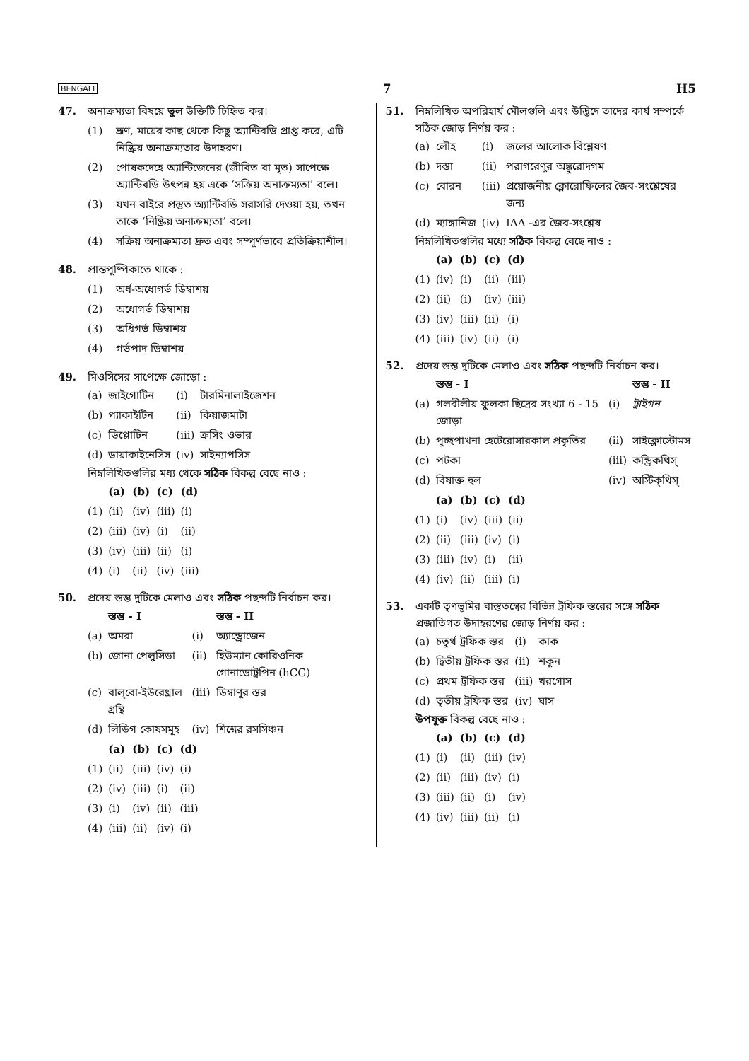BENGALI 7 H5
47. অনাক্রম্যতা বিষয়ে ভুল উক্তিটি চিহ্নিত কর।
(1) ভ্রূণ, মায়ের কাছ থেকে কিছু অ্যান্টিবডি প্রাপ্ত করে, এটি নিষ্ক্রিয় অনাক্রম্যতার উদাহরণ।
(2) পোষকদেহে অ্যান্টিজেনের (জীবিত বা মৃত) সাপেক্ষে অ্যান্টিবডি উৎপন্ন হয় একে ‘সক্রিয় অনাক্রম্যতা’ বলে।
(3) যখন বাইরে প্রস্তুত অ্যান্টিবডি সরাসরি দেওয়া হয়, তখন তাকে ‘নিষ্ক্রিয় অনাক্রম্যতা’ বলে।
(4) সক্রিয় অনাক্রম্যতা দ্রুত এবং সম্পূর্ণভাবে প্রতিক্রিয়াশীল।
48. প্রান্তপুষ্পিকাতে থাকে :
(1) অর্ধ-অধোগর্ভ ডিম্বাশয়
(2) অধোগর্ভ ডিম্বাশয়
(3) অধিগর্ভ ডিম্বাশয়
(4) গর্ভপাদ ডিম্বাশয়
49. মিওসিসের সাপেক্ষে জোড়ো :
| (a) | জাইগোটিন | (i) | টারমিনালাইজেশন |
| (b) | প্যাকাইটিন | (ii) | কিয়াজমাটা |
| (c) | ডিপ্লোটিন | (iii) | ক্রসিং ওভার |
| (d) | ডায়াকাইনেসিস | (iv) | সাইন্যাপসিস |
নিম্নলিখিতগুলির মধ্য থেকে সঠিক বিকল্প বেছে নাও :
| | (a) | (b) | (c) | (d) |
| --- | --- | --- | --- | --- |
| (1) | (ii) | (iv) | (iii) | (i) |
| (2) | (iii) | (iv) | (i) | (ii) |
| (3) | (iv) | (iii) | (ii) | (i) |
| (4) | (i) | (ii) | (iv) | (iii) |
50. প্রদেয় স্তম্ভ দুটিকে মেলাও এবং সঠিক পছন্দটি নির্বাচন কর।
| | স্তম্ভ - I | | স্তম্ভ - II |
| --- | --- | --- | --- |
| (a) | অমরা | (i) | অ্যান্ড্রোজেন |
| (b) | জোনা পেলুসিডা | (ii) | হিউম্যান কোরিওনিক গোনাডোট্রপিন (hCG) |
| (c) | বাল্‌বো-ইউরেথ্রাল গ্রন্থি | (iii) | ডিম্বাণুর স্তর |
| (d) | লিডিগ কোষসমূহ | (iv) | শিশ্নের রসসিঞ্চন |
| | (a) | (b) | (c) | (d) |
| --- | --- | --- | --- | --- |
| (1) | (ii) | (iii) | (iv) | (i) |
| (2) | (iv) | (iii) | (i) | (ii) |
| (3) | (i) | (iv) | (ii) | (iii) |
| (4) | (iii) | (ii) | (iv) | (i) |
51. নিম্নলিখিত অপরিহার্য মৌলগুলি এবং উদ্ভিদে তাদের কার্য সম্পর্কে সঠিক জোড় নির্ণয় কর :
| (a) | লৌহ | (i) | জলের আলোক বিশ্লেষণ |
| (b) | দস্তা | (ii) | পরাগরেণুর অঙ্কুরোদগম |
| (c) | বোরন | (iii) | প্রয়োজনীয় ক্লোরোফিলের জৈব-সংশ্লেষের জন্য |
| (d) | ম্যাঙ্গানিজ | (iv) | IAA -এর জৈব-সংশ্লেষ |
নিম্নলিখিতগুলির মধ্যে সঠিক বিকল্প বেছে নাও :
| | (a) | (b) | (c) | (d) |
| --- | --- | --- | --- | --- |
| (1) | (iv) | (i) | (ii) | (iii) |
| (2) | (ii) | (i) | (iv) | (iii) |
| (3) | (iv) | (iii) | (ii) | (i) |
| (4) | (iii) | (iv) | (ii) | (i) |
52. প্রদেয় স্তম্ভ দুটিকে মেলাও এবং সঠিক পছন্দটি নির্বাচন কর।
| | স্তম্ভ - I | | স্তম্ভ - II |
| --- | --- | --- | --- |
| (a) | গলবীলীয় ফুলকা ছিদ্রের সংখ্যা 6 - 15 জোড়া | (i) | ট্রাইগন |
| (b) | পুচ্ছপাখনা হেটেরোসারকাল প্রকৃতির | (ii) | সাইক্লোস্টোমস |
| (c) | পটকা | (iii) | কন্ড্রিকথিস্ |
| (d) | বিষাক্ত হুল | (iv) | অস্টিক্থিস্ |
| | (a) | (b) | (c) | (d) |
| --- | --- | --- | --- | --- |
| (1) | (i) | (iv) | (iii) | (ii) |
| (2) | (ii) | (iii) | (iv) | (i) |
| (3) | (iii) | (iv) | (i) | (ii) |
| (4) | (iv) | (ii) | (iii) | (i) |
53. একটি তৃণভূমির বাস্তুতন্ত্রের বিভিন্ন ট্রফিক স্তরের সঙ্গে সঠিক প্রজাতিগত উদাহরণের জোড় নির্ণয় কর :
| (a) | চতুর্থ ট্রফিক স্তর | (i) | কাক |
| (b) | দ্বিতীয় ট্রফিক স্তর | (ii) | শকুন |
| (c) | প্রথম ট্রফিক স্তর | (iii) | খরগোস |
| (d) | তৃতীয় ট্রফিক স্তর | (iv) | ঘাস |
উপযুক্ত বিকল্প বেছে নাও :
| | (a) | (b) | (c) | (d) |
| --- | --- | --- | --- | --- |
| (1) | (i) | (ii) | (iii) | (iv) |
| (2) | (ii) | (iii) | (iv) | (i) |
| (3) | (iii) | (ii) | (i) | (iv) |
| (4) | (iv) | (iii) | (ii) | (i) |